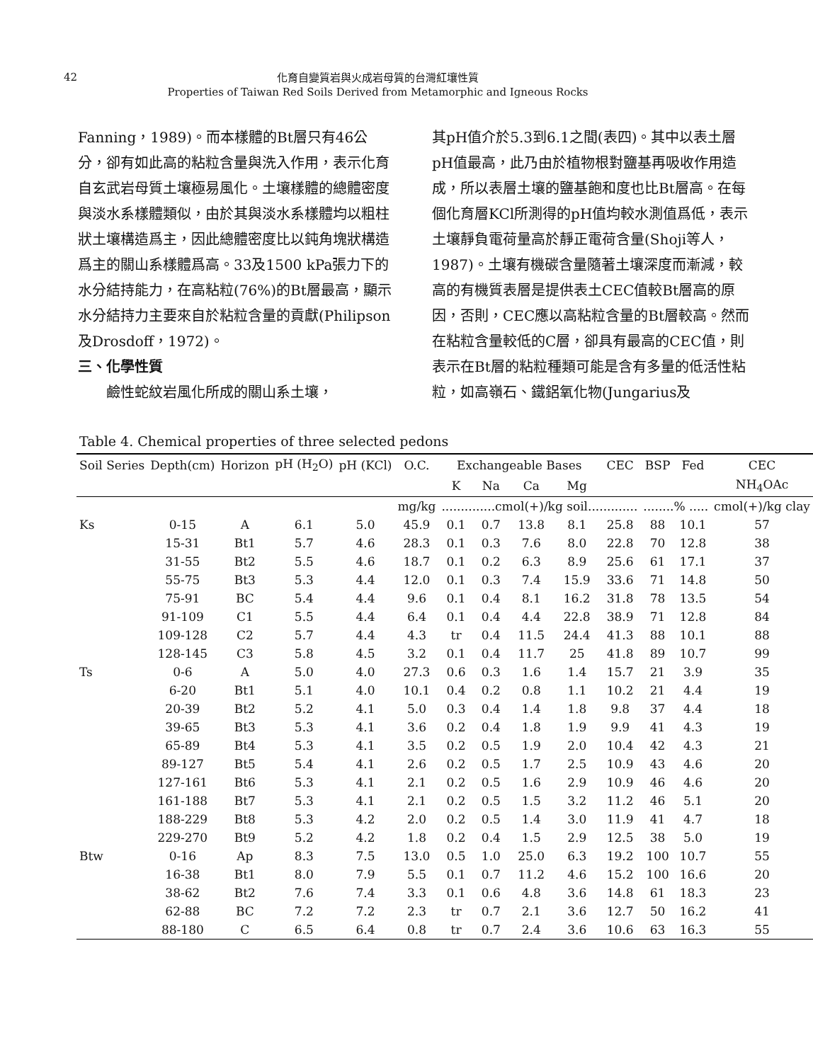42
化育自變質岩與火成岩母質的台灣紅壤性質
Properties of Taiwan Red Soils Derived from Metamorphic and Igneous Rocks
Fanning，1989)。而本樣體的Bt層只有46公分，卻有如此高的粘粒含量與洗入作用，表示化育自玄武岩母質土壤極易風化。土壤樣體的總體密度與淡水系樣體類似，由於其與淡水系樣體均以粗柱狀土壤構造爲主，因此總體密度比以鈍角塊狀構造爲主的關山系樣體爲高。33及1500 kPa張力下的水分結持能力，在高粘粒(76%)的Bt層最高，顯示水分結持力主要來自於粘粒含量的貢獻(Philipson及Drosdoff，1972)。
三、化學性質
  鹼性蛇紋岩風化所成的關山系土壤，
其pH值介於5.3到6.1之間(表四)。其中以表土層pH值最高，此乃由於植物根對鹽基再吸收作用造成，所以表層土壤的鹽基飽和度也比Bt層高。在每個化育層KCl所測得的pH值均較水測值爲低，表示土壤靜負電荷量高於靜正電荷含量(Shoji等人，1987)。土壤有機碳含量隨著土壤深度而漸減，較高的有機質表層是提供表土CEC值較Bt層高的原因，否則，CEC應以高粘粒含量的Bt層較高。然而在粘粒含量較低的C層，卻具有最高的CEC值，則表示在Bt層的粘粒種類可能是含有多量的低活性粘粒，如高嶺石、鐵鋁氧化物(Jungarius及
Table 4. Chemical properties of three selected pedons
| Soil Series | Depth(cm) | Horizon | pH (H<sub>2</sub>O) | pH (KCl) | O.C. | Exchangeable Bases | | | | CEC | BSP | Fed | CEC |
| --- | --- | --- | --- | --- | --- | --- | --- | --- | --- | --- | --- | --- | --- |
| | | | | | | K | Na | Ca | Mg | | | | NH<sub>4</sub>OAc |
| | | | | | mg/kg | ..............cmol(+)/kg soil............. | | | | | ........% ..... | | cmol(+)/kg clay |
| Ks | 0-15 | A | 6.1 | 5.0 | 45.9 | 0.1 | 0.7 | 13.8 | 8.1 | 25.8 | 88 | 10.1 | 57 |
| | 15-31 | Bt1 | 5.7 | 4.6 | 28.3 | 0.1 | 0.3 | 7.6 | 8.0 | 22.8 | 70 | 12.8 | 38 |
| | 31-55 | Bt2 | 5.5 | 4.6 | 18.7 | 0.1 | 0.2 | 6.3 | 8.9 | 25.6 | 61 | 17.1 | 37 |
| | 55-75 | Bt3 | 5.3 | 4.4 | 12.0 | 0.1 | 0.3 | 7.4 | 15.9 | 33.6 | 71 | 14.8 | 50 |
| | 75-91 | BC | 5.4 | 4.4 | 9.6 | 0.1 | 0.4 | 8.1 | 16.2 | 31.8 | 78 | 13.5 | 54 |
| | 91-109 | C1 | 5.5 | 4.4 | 6.4 | 0.1 | 0.4 | 4.4 | 22.8 | 38.9 | 71 | 12.8 | 84 |
| | 109-128 | C2 | 5.7 | 4.4 | 4.3 | tr | 0.4 | 11.5 | 24.4 | 41.3 | 88 | 10.1 | 88 |
| | 128-145 | C3 | 5.8 | 4.5 | 3.2 | 0.1 | 0.4 | 11.7 | 25 | 41.8 | 89 | 10.7 | 99 |
| Ts | 0-6 | A | 5.0 | 4.0 | 27.3 | 0.6 | 0.3 | 1.6 | 1.4 | 15.7 | 21 | 3.9 | 35 |
| | 6-20 | Bt1 | 5.1 | 4.0 | 10.1 | 0.4 | 0.2 | 0.8 | 1.1 | 10.2 | 21 | 4.4 | 19 |
| | 20-39 | Bt2 | 5.2 | 4.1 | 5.0 | 0.3 | 0.4 | 1.4 | 1.8 | 9.8 | 37 | 4.4 | 18 |
| | 39-65 | Bt3 | 5.3 | 4.1 | 3.6 | 0.2 | 0.4 | 1.8 | 1.9 | 9.9 | 41 | 4.3 | 19 |
| | 65-89 | Bt4 | 5.3 | 4.1 | 3.5 | 0.2 | 0.5 | 1.9 | 2.0 | 10.4 | 42 | 4.3 | 21 |
| | 89-127 | Bt5 | 5.4 | 4.1 | 2.6 | 0.2 | 0.5 | 1.7 | 2.5 | 10.9 | 43 | 4.6 | 20 |
| | 127-161 | Bt6 | 5.3 | 4.1 | 2.1 | 0.2 | 0.5 | 1.6 | 2.9 | 10.9 | 46 | 4.6 | 20 |
| | 161-188 | Bt7 | 5.3 | 4.1 | 2.1 | 0.2 | 0.5 | 1.5 | 3.2 | 11.2 | 46 | 5.1 | 20 |
| | 188-229 | Bt8 | 5.3 | 4.2 | 2.0 | 0.2 | 0.5 | 1.4 | 3.0 | 11.9 | 41 | 4.7 | 18 |
| | 229-270 | Bt9 | 5.2 | 4.2 | 1.8 | 0.2 | 0.4 | 1.5 | 2.9 | 12.5 | 38 | 5.0 | 19 |
| Btw | 0-16 | Ap | 8.3 | 7.5 | 13.0 | 0.5 | 1.0 | 25.0 | 6.3 | 19.2 | 100 | 10.7 | 55 |
| | 16-38 | Bt1 | 8.0 | 7.9 | 5.5 | 0.1 | 0.7 | 11.2 | 4.6 | 15.2 | 100 | 16.6 | 20 |
| | 38-62 | Bt2 | 7.6 | 7.4 | 3.3 | 0.1 | 0.6 | 4.8 | 3.6 | 14.8 | 61 | 18.3 | 23 |
| | 62-88 | BC | 7.2 | 7.2 | 2.3 | tr | 0.7 | 2.1 | 3.6 | 12.7 | 50 | 16.2 | 41 |
| | 88-180 | C | 6.5 | 6.4 | 0.8 | tr | 0.7 | 2.4 | 3.6 | 10.6 | 63 | 16.3 | 55 |